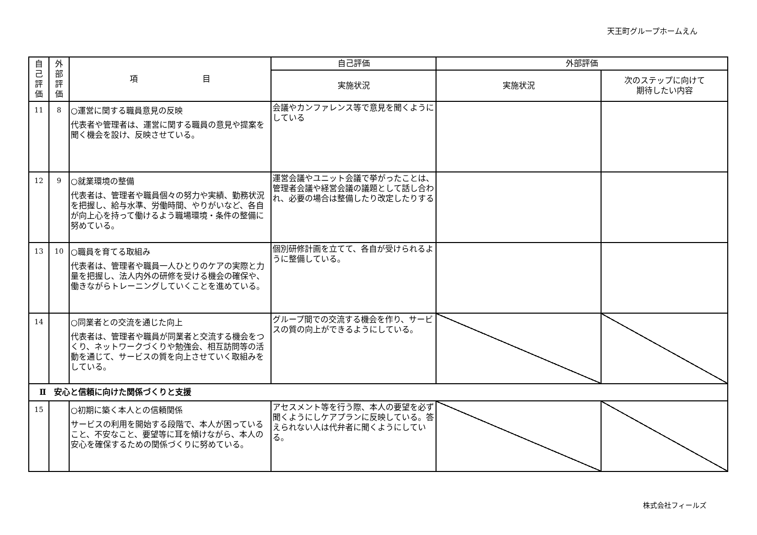天王町グループホームえん
| 自 己 評 価 | 外 部 評 価 | 項 目 | 自己評価 | 外部評価 | |
| --- | --- | --- | --- | --- | --- |
| | | | 実施状況 | 実施状況 | 次のステップに向けて 期待したい内容 |
| 11 | 8 | ○運営に関する職員意見の反映 代表者や管理者は、運営に関する職員の意見や提案を聞く機会を設け、反映させている。 | 会議やカンファレンス等で意見を聞くようにしている | | |
| 12 | 9 | ○就業環境の整備 代表者は、管理者や職員個々の努力や実績、勤務状況を把握し、給与水準、労働時間、やりがいなど、各自が向上心を持って働けるよう職場環境・条件の整備に努めている。 | 運営会議やユニット会議で挙がったことは、管理者会議や経営会議の議題として話し合われ、必要の場合は整備したり改定したりする | | |
| 13 | 10 | ○職員を育てる取組み 代表者は、管理者や職員一人ひとりのケアの実際と力量を把握し、法人内外の研修を受ける機会の確保や、働きながらトレーニングしていくことを進めている。 | 個別研修計画を立てて、各自が受けられるように整備している。 | | |
| 14 | | ○同業者との交流を通じた向上 代表者は、管理者や職員が同業者と交流する機会をつくり、ネットワークづくりや勉強会、相互訪問等の活動を通じて、サービスの質を向上させていく取組みをしている。 | グループ間での交流する機会を作り、サービスの質の向上ができるようにしている。 | | |
| Ⅱ 安心と信頼に向けた関係づくりと支援 | | | | | |
| 15 | | ○初期に築く本人との信頼関係 サービスの利用を開始する段階で、本人が困っていること、不安なこと、要望等に耳を傾けながら、本人の安心を確保するための関係づくりに努めている。 | アセスメント等を行う際、本人の要望を必ず聞くようにしケアプランに反映している。答えられない人は代弁者に聞くようにしている。 | | |
株式会社フィールズ